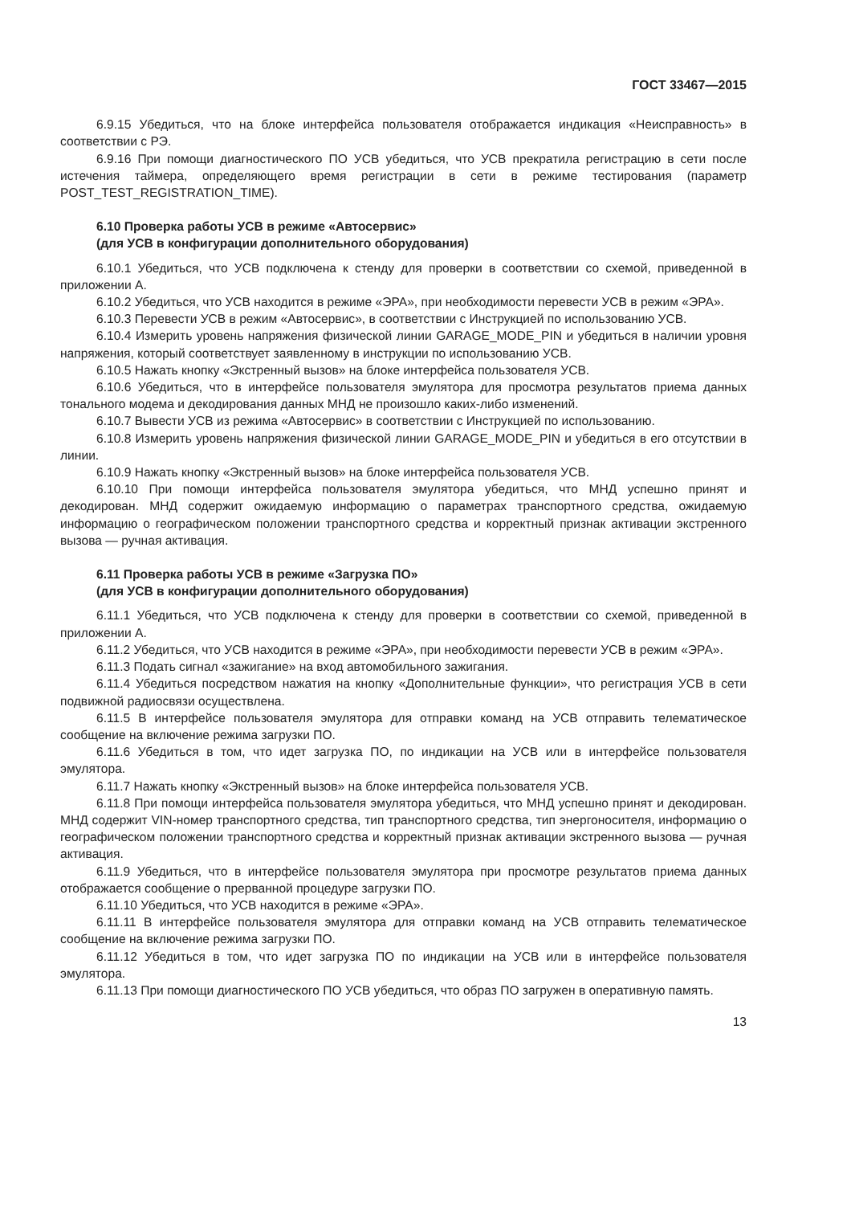ГОСТ 33467—2015
6.9.15 Убедиться, что на блоке интерфейса пользователя отображается индикация «Неисправность» в соответствии с РЭ.
6.9.16 При помощи диагностического ПО УСВ убедиться, что УСВ прекратила регистрацию в сети после истечения таймера, определяющего время регистрации в сети в режиме тестирования (параметр POST_TEST_REGISTRATION_TIME).
6.10 Проверка работы УСВ в режиме «Автосервис»
(для УСВ в конфигурации дополнительного оборудования)
6.10.1 Убедиться, что УСВ подключена к стенду для проверки в соответствии со схемой, приведенной в приложении А.
6.10.2 Убедиться, что УСВ находится в режиме «ЭРА», при необходимости перевести УСВ в режим «ЭРА».
6.10.3 Перевести УСВ в режим «Автосервис», в соответствии с Инструкцией по использованию УСВ.
6.10.4 Измерить уровень напряжения физической линии GARAGE_MODE_PIN и убедиться в наличии уровня напряжения, который соответствует заявленному в инструкции по использованию УСВ.
6.10.5 Нажать кнопку «Экстренный вызов» на блоке интерфейса пользователя УСВ.
6.10.6 Убедиться, что в интерфейсе пользователя эмулятора для просмотра результатов приема данных тонального модема и декодирования данных МНД не произошло каких-либо изменений.
6.10.7 Вывести УСВ из режима «Автосервис» в соответствии с Инструкцией по использованию.
6.10.8 Измерить уровень напряжения физической линии GARAGE_MODE_PIN и убедиться в его отсутствии в линии.
6.10.9 Нажать кнопку «Экстренный вызов» на блоке интерфейса пользователя УСВ.
6.10.10 При помощи интерфейса пользователя эмулятора убедиться, что МНД успешно принят и декодирован. МНД содержит ожидаемую информацию о параметрах транспортного средства, ожидаемую информацию о географическом положении транспортного средства и корректный признак активации экстренного вызова — ручная активация.
6.11 Проверка работы УСВ в режиме «Загрузка ПО»
(для УСВ в конфигурации дополнительного оборудования)
6.11.1 Убедиться, что УСВ подключена к стенду для проверки в соответствии со схемой, приведенной в приложении А.
6.11.2 Убедиться, что УСВ находится в режиме «ЭРА», при необходимости перевести УСВ в режим «ЭРА».
6.11.3 Подать сигнал «зажигание» на вход автомобильного зажигания.
6.11.4 Убедиться посредством нажатия на кнопку «Дополнительные функции», что регистрация УСВ в сети подвижной радиосвязи осуществлена.
6.11.5 В интерфейсе пользователя эмулятора для отправки команд на УСВ отправить телематическое сообщение на включение режима загрузки ПО.
6.11.6 Убедиться в том, что идет загрузка ПО, по индикации на УСВ или в интерфейсе пользователя эмулятора.
6.11.7 Нажать кнопку «Экстренный вызов» на блоке интерфейса пользователя УСВ.
6.11.8 При помощи интерфейса пользователя эмулятора убедиться, что МНД успешно принят и декодирован. МНД содержит VIN-номер транспортного средства, тип транспортного средства, тип энергоносителя, информацию о географическом положении транспортного средства и корректный признак активации экстренного вызова — ручная активация.
6.11.9 Убедиться, что в интерфейсе пользователя эмулятора при просмотре результатов приема данных отображается сообщение о прерванной процедуре загрузки ПО.
6.11.10 Убедиться, что УСВ находится в режиме «ЭРА».
6.11.11 В интерфейсе пользователя эмулятора для отправки команд на УСВ отправить телематическое сообщение на включение режима загрузки ПО.
6.11.12 Убедиться в том, что идет загрузка ПО по индикации на УСВ или в интерфейсе пользователя эмулятора.
6.11.13 При помощи диагностического ПО УСВ убедиться, что образ ПО загружен в оперативную память.
13